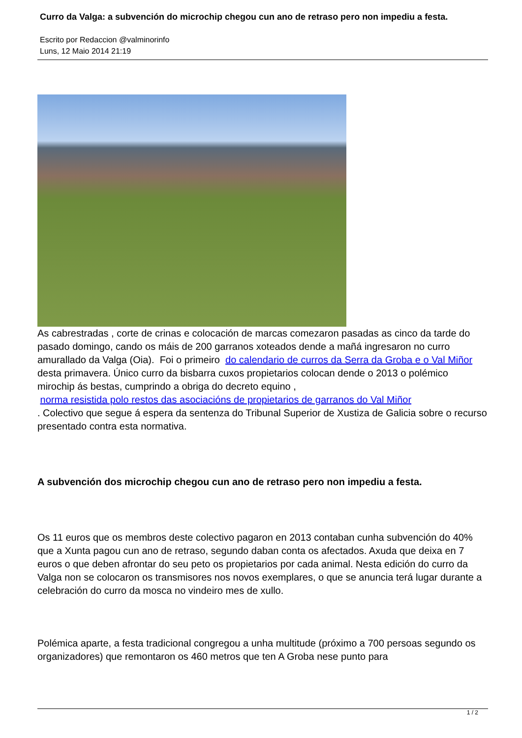Curro da Valga: a subvención do microchip chegou cun ano de retraso pero non impediu a festa.
Escrito por Redaccion @valminorinfo
Luns, 12 Maio 2014 21:19
As cabrestradas , corte de crinas e colocación de marcas comezaron pasadas as cinco da tarde do pasado domingo, cando os máis de 200 garranos xoteados dende a mañá ingresaron no curro amurallado da Valga (Oia). Foi o primeiro do calendario de curros da Serra da Groba e o Val Miñor desta primavera. Único curro da bisbarra cuxos propietarios colocan dende o 2013 o polémico mirochip ás bestas, cumprindo a obriga do decreto equino ,
norma resistida polo restos das asociacións de propietarios de garranos do Val Miñor
. Colectivo que segue á espera da sentenza do Tribunal Superior de Xustiza de Galicia sobre o recurso presentado contra esta normativa.
A subvención dos microchip chegou cun ano de retraso pero non impediu a festa.
Os 11 euros que os membros deste colectivo pagaron en 2013 contaban cunha subvención do 40% que a Xunta pagou cun ano de retraso, segundo daban conta os afectados. Axuda que deixa en 7 euros o que deben afrontar do seu peto os propietarios por cada animal. Nesta edición do curro da Valga non se colocaron os transmisores nos novos exemplares, o que se anuncia terá lugar durante a celebración do curro da mosca no vindeiro mes de xullo.
Polémica aparte, a festa tradicional congregou a unha multitude (próximo a 700 persoas segundo os organizadores) que remontaron os 460 metros que ten A Groba nese punto para
1 / 2